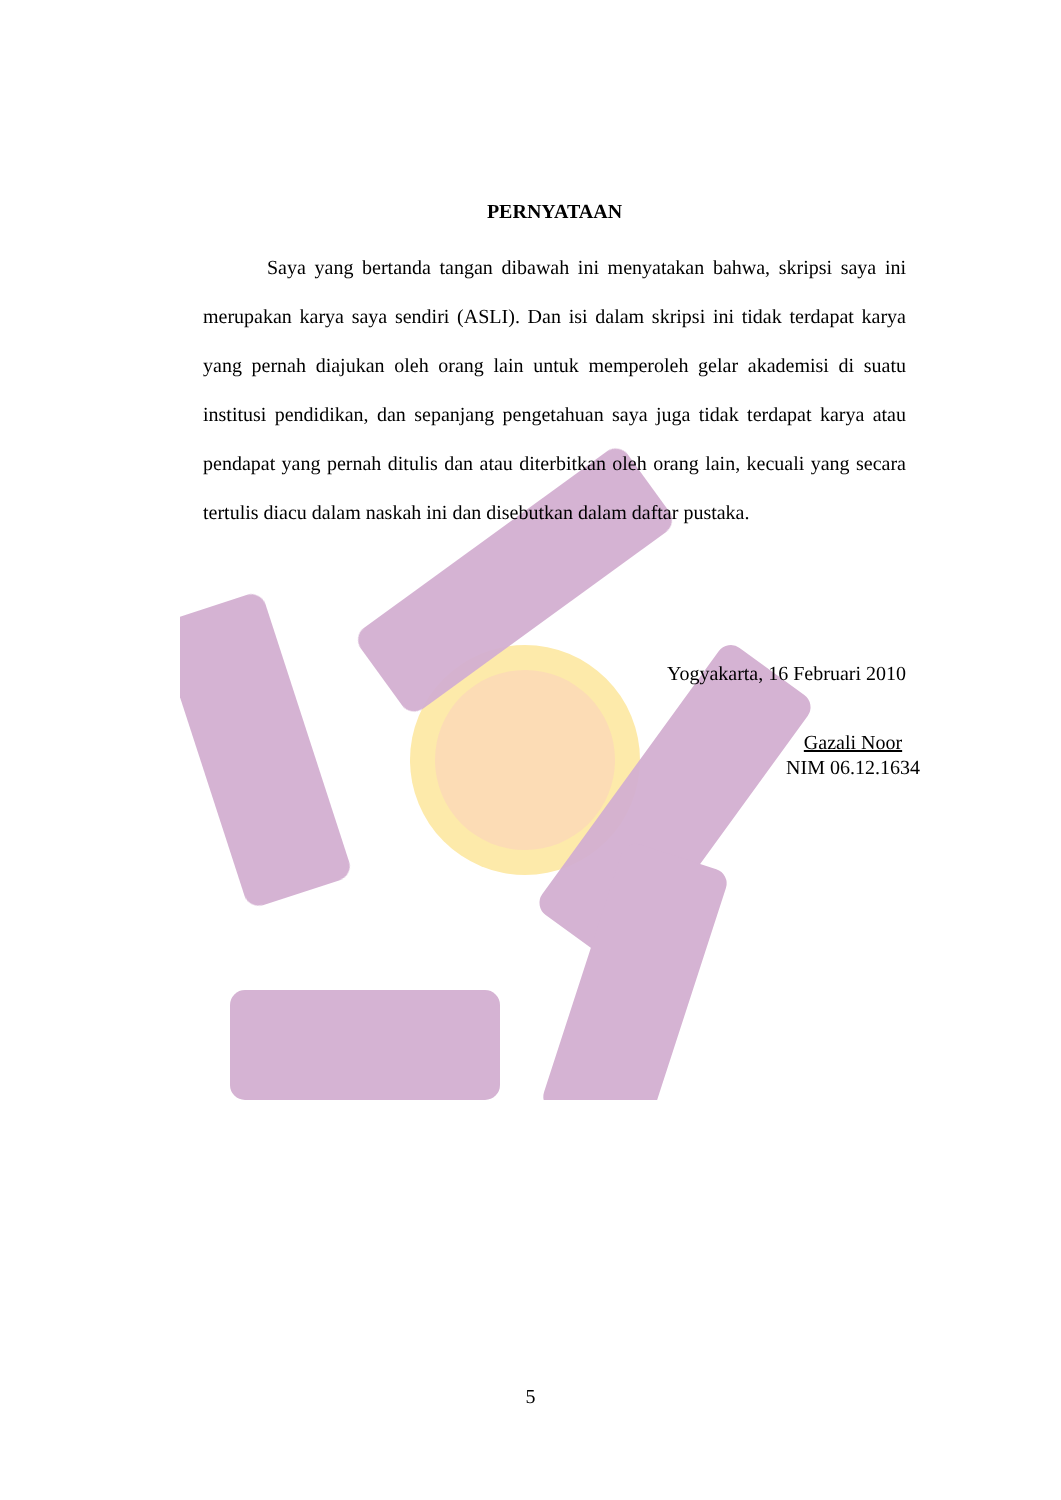PERNYATAAN
Saya yang bertanda tangan dibawah ini menyatakan bahwa, skripsi saya ini merupakan karya saya sendiri (ASLI). Dan isi dalam skripsi ini tidak terdapat karya yang pernah diajukan oleh orang lain untuk memperoleh gelar akademisi di suatu institusi pendidikan, dan sepanjang pengetahuan saya juga tidak terdapat karya atau pendapat yang pernah ditulis dan atau diterbitkan oleh orang lain, kecuali yang secara tertulis diacu dalam naskah ini dan disebutkan dalam daftar pustaka.
Yogyakarta, 16 Februari 2010
Gazali Noor
NIM 06.12.1634
5